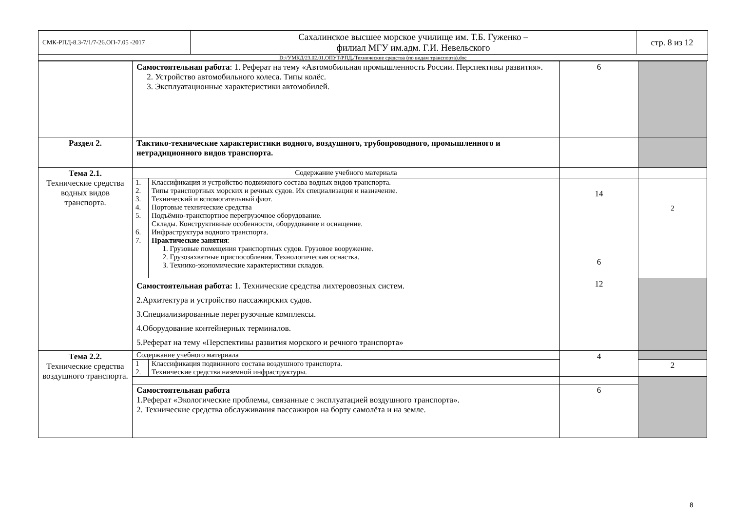| СМК-РПД-8.3-7/1/7-26.ОП-7.05 -2017 | Сахалинское высшее морское училище им. Т.Б. Гуженко – филиал МГУ им.адм. Г.И. Невельского | стр. 8 из 12 |
| D://УМКД/23.02.01.ОПУТ/РПД./Технические средства (по видам транспорта).doc | | |
| | Самостоятельная работа : 1. Реферат на тему «Автомобильная промышленность России. Перспективы развития». 2. Устройство автомобильного колеса. Типы колёс. 3. Эксплуатационные характеристики автомобилей. | 6 | |
| Раздел 2. | Тактико-технические характеристики водного, воздушного, трубопроводного, промышленного и нетрадиционного видов транспорта. | | |
| Тема 2.1. Технические средства водных видов транспорта. | Содержание учебного материала | | |
| | / 1. 2. 3. 4. 5. 6. 7. / Классификация и устройство подвижного состава водных видов транспорта. Типы транспортных морских и речных судов. Их специализация и назначение. Технический и вспомогательный флот. Портовые технические средства Подъёмно-транспортное перегрузочное оборудование. Склады. Конструктивные особенности, оборудование и оснащение. Инфраструктура водного транспорта. Практические занятия : 1. Грузовые помещения транспортных судов. Грузовое вооружение. 2. Грузозахватные приспособления. Технологическая оснастка. 3. Технико-экономические характеристики складов. / | 14 6 | 2 |
| | Самостоятельная работа: 1. Технические средства лихтеровозных систем. 2.Архитектура и устройство пассажирских судов. 3.Специализированные перегрузочные комплексы. 4.Оборудование контейнерных терминалов. 5.Реферат на тему «Перспективы развития морского и речного транспорта» | 12 | |
| Тема 2.2. Технические средства воздушного транспорта. | Содержание учебного материала | 4 | |
| | / 1 2. / Классификация подвижного состава воздушного транспорта. Технические средства наземной инфраструктуры. / | | 2 |
| | Самостоятельная работа 1.Реферат «Экологические проблемы, связанные с эксплуатацией воздушного транспорта». 2. Технические средства обслуживания пассажиров на борту самолёта и на земле. | 6 | |
8